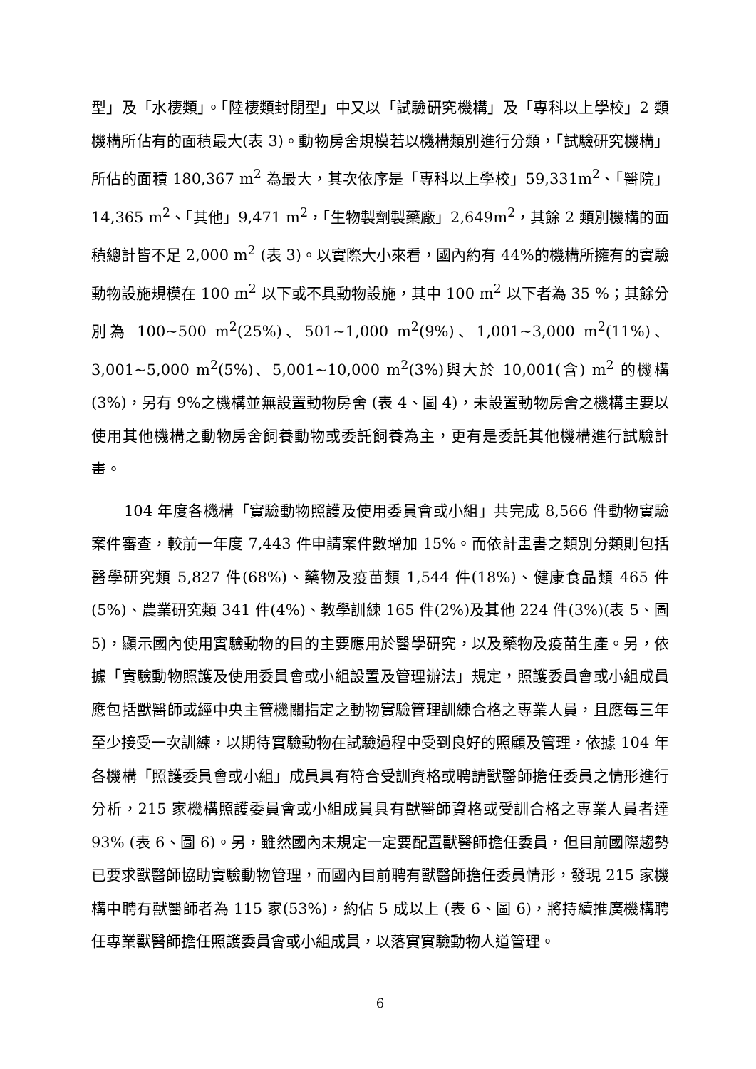型」及「水棲類」。「陸棲類封閉型」中又以「試驗研究機構」及「專科以上學校」2 類機構所佔有的面積最大(表 3)。動物房舍規模若以機構類別進行分類，「試驗研究機構」所佔的面積 180,367 m<sup>2</sup> 為最大，其次依序是「專科以上學校」59,331m<sup>2</sup>、「醫院」14,365 m<sup>2</sup>、「其他」9,471 m<sup>2</sup>，「生物製劑製藥廠」2,649m<sup>2</sup>，其餘 2 類別機構的面積總計皆不足 2,000 m<sup>2</sup> (表 3)。以實際大小來看，國內約有 44%的機構所擁有的實驗動物設施規模在 100 m<sup>2</sup> 以下或不具動物設施，其中 100 m<sup>2</sup> 以下者為 35 %；其餘分別為 100~500 m<sup>2</sup>(25%)、501~1,000 m<sup>2</sup>(9%)、1,001~3,000 m<sup>2</sup>(11%)、3,001~5,000 m<sup>2</sup>(5%)、5,001~10,000 m<sup>2</sup>(3%)與大於 10,001(含) m<sup>2</sup> 的機構(3%)，另有 9%之機構並無設置動物房舍 (表 4、圖 4)，未設置動物房舍之機構主要以使用其他機構之動物房舍飼養動物或委託飼養為主，更有是委託其他機構進行試驗計畫。
104 年度各機構「實驗動物照護及使用委員會或小組」共完成 8,566 件動物實驗案件審查，較前一年度 7,443 件申請案件數增加 15%。而依計畫書之類別分類則包括醫學研究類 5,827 件(68%)、藥物及疫苗類 1,544 件(18%)、健康食品類 465 件(5%)、農業研究類 341 件(4%)、教學訓練 165 件(2%)及其他 224 件(3%)(表 5、圖 5)，顯示國內使用實驗動物的目的主要應用於醫學研究，以及藥物及疫苗生產。另，依據「實驗動物照護及使用委員會或小組設置及管理辦法」規定，照護委員會或小組成員應包括獸醫師或經中央主管機關指定之動物實驗管理訓練合格之專業人員，且應每三年至少接受一次訓練，以期待實驗動物在試驗過程中受到良好的照顧及管理，依據 104 年各機構「照護委員會或小組」成員具有符合受訓資格或聘請獸醫師擔任委員之情形進行分析，215 家機構照護委員會或小組成員具有獸醫師資格或受訓合格之專業人員者達 93% (表 6、圖 6)。另，雖然國內未規定一定要配置獸醫師擔任委員，但目前國際趨勢已要求獸醫師協助實驗動物管理，而國內目前聘有獸醫師擔任委員情形，發現 215 家機構中聘有獸醫師者為 115 家(53%)，約佔 5 成以上 (表 6、圖 6)，將持續推廣機構聘任專業獸醫師擔任照護委員會或小組成員，以落實實驗動物人道管理。
6